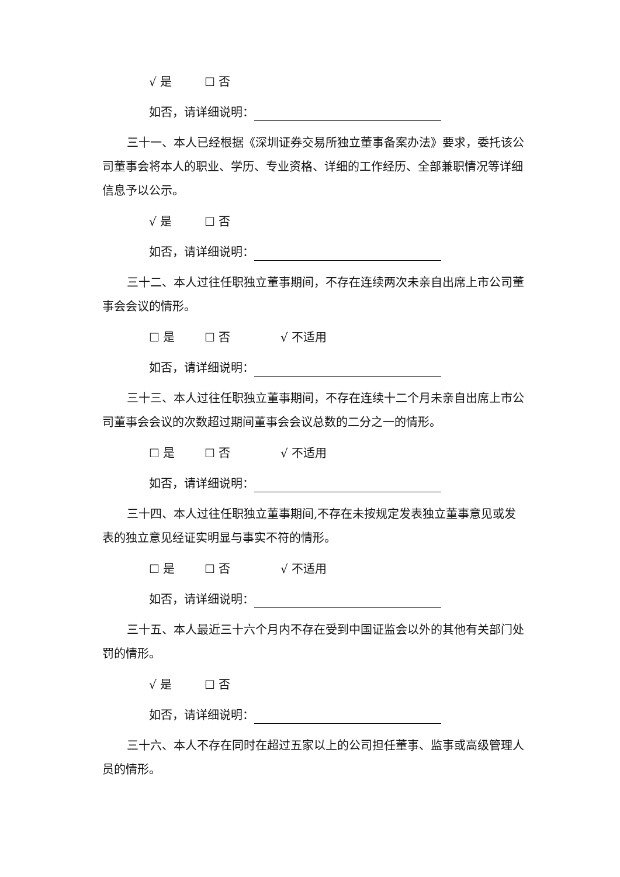√ 是 ☐ 否
如否，请详细说明：
三十一、本人已经根据《深圳证券交易所独立董事备案办法》要求，委托该公司董事会将本人的职业、学历、专业资格、详细的工作经历、全部兼职情况等详细信息予以公示。
√ 是 ☐ 否
如否，请详细说明：
三十二、本人过往任职独立董事期间，不存在连续两次未亲自出席上市公司董事会会议的情形。
☐ 是 ☐ 否 √ 不适用
如否，请详细说明：
三十三、本人过往任职独立董事期间，不存在连续十二个月未亲自出席上市公司董事会会议的次数超过期间董事会会议总数的二分之一的情形。
☐ 是 ☐ 否 √ 不适用
如否，请详细说明：
三十四、本人过往任职独立董事期间,不存在未按规定发表独立董事意见或发表的独立意见经证实明显与事实不符的情形。
☐ 是 ☐ 否 √ 不适用
如否，请详细说明：
三十五、本人最近三十六个月内不存在受到中国证监会以外的其他有关部门处罚的情形。
√ 是 ☐ 否
如否，请详细说明：
三十六、本人不存在同时在超过五家以上的公司担任董事、监事或高级管理人员的情形。